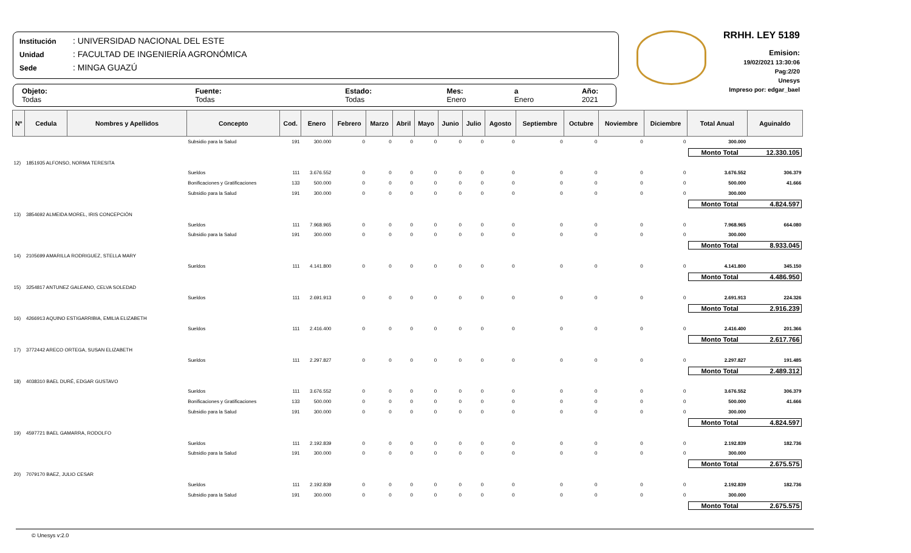Institución: UNIVERSIDAD NACIONAL DEL ESTE
Unidad: FACULTAD DE INGENIERÍA AGRONÓMICA
Sede: MINGA GUAZÚ
Objeto: Todas Fuente: Todas Estado: Todas Mes: Enero a Enero Año: 2021
RRHH. LEY 5189
Emision:
19/02/2021 13:30:06
Pag:2/20
Unesys
Impreso por: edgar_bael
| Nº | Cedula | Nombres y Apellidos | Concepto | Cod. | Enero | Febrero | Marzo | Abril | Mayo | Junio | Julio | Agosto | Septiembre | Octubre | Noviembre | Diciembre | Total Anual | Aguinaldo |
| --- | --- | --- | --- | --- | --- | --- | --- | --- | --- | --- | --- | --- | --- | --- | --- | --- | --- | --- |
| | | | Subsidio para la Salud | 191 | 300.000 | 0 | 0 | 0 | 0 | 0 | 0 | 0 | 0 | 0 | 0 | 0 | 300.000 | |
| | | | | | | | | | | | | | | | | | Monto Total 12.330.105 | |
| 12) | 1851935 ALFONSO, NORMA TERESITA | | | | | | | | | | | | | | | | | |
| | | | Sueldos | 111 | 3.676.552 | 0 | 0 | 0 | 0 | 0 | 0 | 0 | 0 | 0 | 0 | 0 | 3.676.552 | 306.379 |
| | | | Bonificaciones y Gratificaciones | 133 | 500.000 | 0 | 0 | 0 | 0 | 0 | 0 | 0 | 0 | 0 | 0 | 0 | 500.000 | 41.666 |
| | | | Subsidio para la Salud | 191 | 300.000 | 0 | 0 | 0 | 0 | 0 | 0 | 0 | 0 | 0 | 0 | 0 | 300.000 | |
| | | | | | | | | | | | | | | | | | Monto Total 4.824.597 | |
| 13) | 3854692 ALMEIDA MOREL, IRIS CONCEPCIÓN | | | | | | | | | | | | | | | | | |
| | | | Sueldos | 111 | 7.968.965 | 0 | 0 | 0 | 0 | 0 | 0 | 0 | 0 | 0 | 0 | 0 | 7.968.965 | 664.080 |
| | | | Subsidio para la Salud | 191 | 300.000 | 0 | 0 | 0 | 0 | 0 | 0 | 0 | 0 | 0 | 0 | 0 | 300.000 | |
| | | | | | | | | | | | | | | | | | Monto Total 8.933.045 | |
| 14) | 2105699 AMARILLA RODRIGUEZ, STELLA MARY | | | | | | | | | | | | | | | | | |
| | | | Sueldos | 111 | 4.141.800 | 0 | 0 | 0 | 0 | 0 | 0 | 0 | 0 | 0 | 0 | 0 | 4.141.800 | 345.150 |
| | | | | | | | | | | | | | | | | | Monto Total 4.486.950 | |
| 15) | 3254817 ANTUNEZ GALEANO, CELVA SOLEDAD | | | | | | | | | | | | | | | | | |
| | | | Sueldos | 111 | 2.691.913 | 0 | 0 | 0 | 0 | 0 | 0 | 0 | 0 | 0 | 0 | 0 | 2.691.913 | 224.326 |
| | | | | | | | | | | | | | | | | | Monto Total 2.916.239 | |
| 16) | 4266913 AQUINO ESTIGARRIBIA, EMILIA ELIZABETH | | | | | | | | | | | | | | | | | |
| | | | Sueldos | 111 | 2.416.400 | 0 | 0 | 0 | 0 | 0 | 0 | 0 | 0 | 0 | 0 | 0 | 2.416.400 | 201.366 |
| | | | | | | | | | | | | | | | | | Monto Total 2.617.766 | |
| 17) | 3772442 ARECO ORTEGA, SUSAN ELIZABETH | | | | | | | | | | | | | | | | | |
| | | | Sueldos | 111 | 2.297.827 | 0 | 0 | 0 | 0 | 0 | 0 | 0 | 0 | 0 | 0 | 0 | 2.297.827 | 191.485 |
| | | | | | | | | | | | | | | | | | Monto Total 2.489.312 | |
| 18) | 4038310 BAEL DURÉ, EDGAR GUSTAVO | | | | | | | | | | | | | | | | | |
| | | | Sueldos | 111 | 3.676.552 | 0 | 0 | 0 | 0 | 0 | 0 | 0 | 0 | 0 | 0 | 0 | 3.676.552 | 306.379 |
| | | | Bonificaciones y Gratificaciones | 133 | 500.000 | 0 | 0 | 0 | 0 | 0 | 0 | 0 | 0 | 0 | 0 | 0 | 500.000 | 41.666 |
| | | | Subsidio para la Salud | 191 | 300.000 | 0 | 0 | 0 | 0 | 0 | 0 | 0 | 0 | 0 | 0 | 0 | 300.000 | |
| | | | | | | | | | | | | | | | | | Monto Total 4.824.597 | |
| 19) | 4597721 BAEL GAMARRA, RODOLFO | | | | | | | | | | | | | | | | | |
| | | | Sueldos | 111 | 2.192.839 | 0 | 0 | 0 | 0 | 0 | 0 | 0 | 0 | 0 | 0 | 0 | 2.192.839 | 182.736 |
| | | | Subsidio para la Salud | 191 | 300.000 | 0 | 0 | 0 | 0 | 0 | 0 | 0 | 0 | 0 | 0 | 0 | 300.000 | |
| | | | | | | | | | | | | | | | | | Monto Total 2.675.575 | |
| 20) | 7079170 BAEZ, JULIO CESAR | | | | | | | | | | | | | | | | | |
| | | | Sueldos | 111 | 2.192.839 | 0 | 0 | 0 | 0 | 0 | 0 | 0 | 0 | 0 | 0 | 0 | 2.192.839 | 182.736 |
| | | | Subsidio para la Salud | 191 | 300.000 | 0 | 0 | 0 | 0 | 0 | 0 | 0 | 0 | 0 | 0 | 0 | 300.000 | |
| | | | | | | | | | | | | | | | | | Monto Total 2.675.575 | |
© Unesys v:2.0